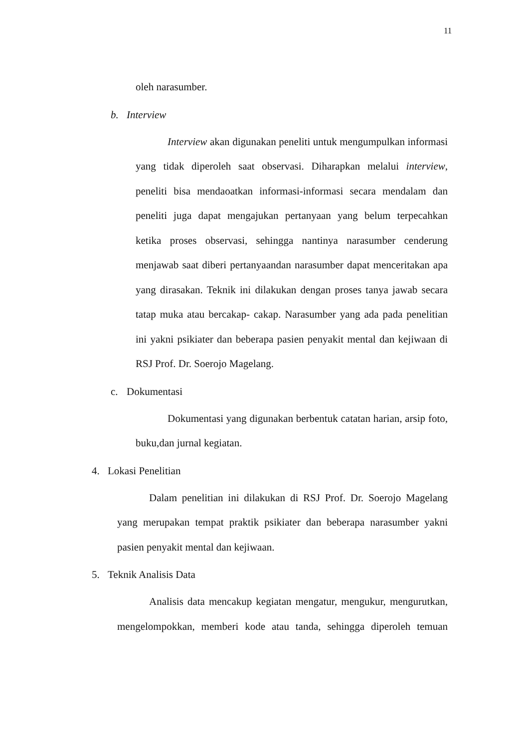11
oleh narasumber.
b. Interview
Interview akan digunakan peneliti untuk mengumpulkan informasi yang tidak diperoleh saat observasi. Diharapkan melalui interview, peneliti bisa mendaoatkan informasi-informasi secara mendalam dan peneliti juga dapat mengajukan pertanyaan yang belum terpecahkan ketika proses observasi, sehingga nantinya narasumber cenderung menjawab saat diberi pertanyaandan narasumber dapat menceritakan apa yang dirasakan. Teknik ini dilakukan dengan proses tanya jawab secara tatap muka atau bercakap- cakap. Narasumber yang ada pada penelitian ini yakni psikiater dan beberapa pasien penyakit mental dan kejiwaan di RSJ Prof. Dr. Soerojo Magelang.
c. Dokumentasi
Dokumentasi yang digunakan berbentuk catatan harian, arsip foto, buku,dan jurnal kegiatan.
4. Lokasi Penelitian
Dalam penelitian ini dilakukan di RSJ Prof. Dr. Soerojo Magelang yang merupakan tempat praktik psikiater dan beberapa narasumber yakni pasien penyakit mental dan kejiwaan.
5. Teknik Analisis Data
Analisis data mencakup kegiatan mengatur, mengukur, mengurutkan, mengelompokkan, memberi kode atau tanda, sehingga diperoleh temuan